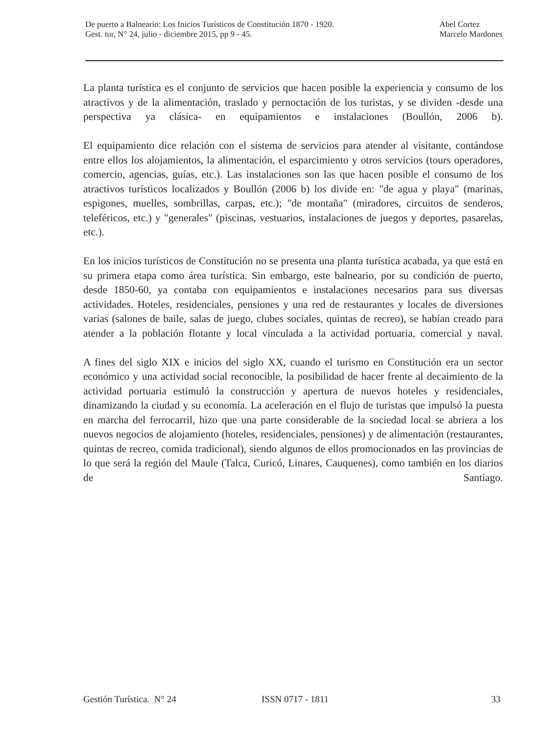De puerto a Balneario: Los Inicios Turísticos de Constitución 1870 - 1920.
Gest. tur, N° 24, julio - diciembre 2015, pp 9 - 45.
Abel Cortez
Marcelo Mardones
La planta turística es el conjunto de servicios que hacen posible la experiencia y consumo de los atractivos y de la alimentación, traslado y pernoctación de los turistas, y se dividen -desde una perspectiva ya clásica- en equipamientos e instalaciones (Boullón, 2006 b).
El equipamiento dice relación con el sistema de servicios para atender al visitante, contándose entre ellos los alojamientos, la alimentación, el esparcimiento y otros servicios (tours operadores, comercio, agencias, guías, etc.). Las instalaciones son las que hacen posible el consumo de los atractivos turísticos localizados y Boullón (2006 b) los divide en: "de agua y playa" (marinas, espigones, muelles, sombrillas, carpas, etc.); "de montaña" (miradores, circuitos de senderos, teleféricos, etc.) y "generales" (piscinas, vestuarios, instalaciones de juegos y deportes, pasarelas, etc.).
En los inicios turísticos de Constitución no se presenta una planta turística acabada, ya que está en su primera etapa como área turística. Sin embargo, este balneario, por su condición de puerto, desde 1850-60, ya contaba con equipamientos e instalaciones necesarios para sus diversas actividades. Hoteles, residenciales, pensiones y una red de restaurantes y locales de diversiones varias (salones de baile, salas de juego, clubes sociales, quintas de recreo), se habían creado para atender a la población flotante y local vinculada a la actividad portuaria, comercial y naval.
A fines del siglo XIX e inicios del siglo XX, cuando el turismo en Constitución era un sector económico y una actividad social reconocible, la posibilidad de hacer frente al decaimiento de la actividad portuaria estimuló la construcción y apertura de nuevos hoteles y residenciales, dinamizando la ciudad y su economía. La aceleración en el flujo de turistas que impulsó la puesta en marcha del ferrocarril, hizo que una parte considerable de la sociedad local se abriera a los nuevos negocios de alojamiento (hoteles, residenciales, pensiones) y de alimentación (restaurantes, quintas de recreo, comida tradicional), siendo algunos de ellos promocionados en las provincias de lo que será la región del Maule (Talca, Curicó, Linares, Cauquenes), como también en los diarios de Santiago.
Gestión Turística. N° 24 ISSN 0717 - 1811 33